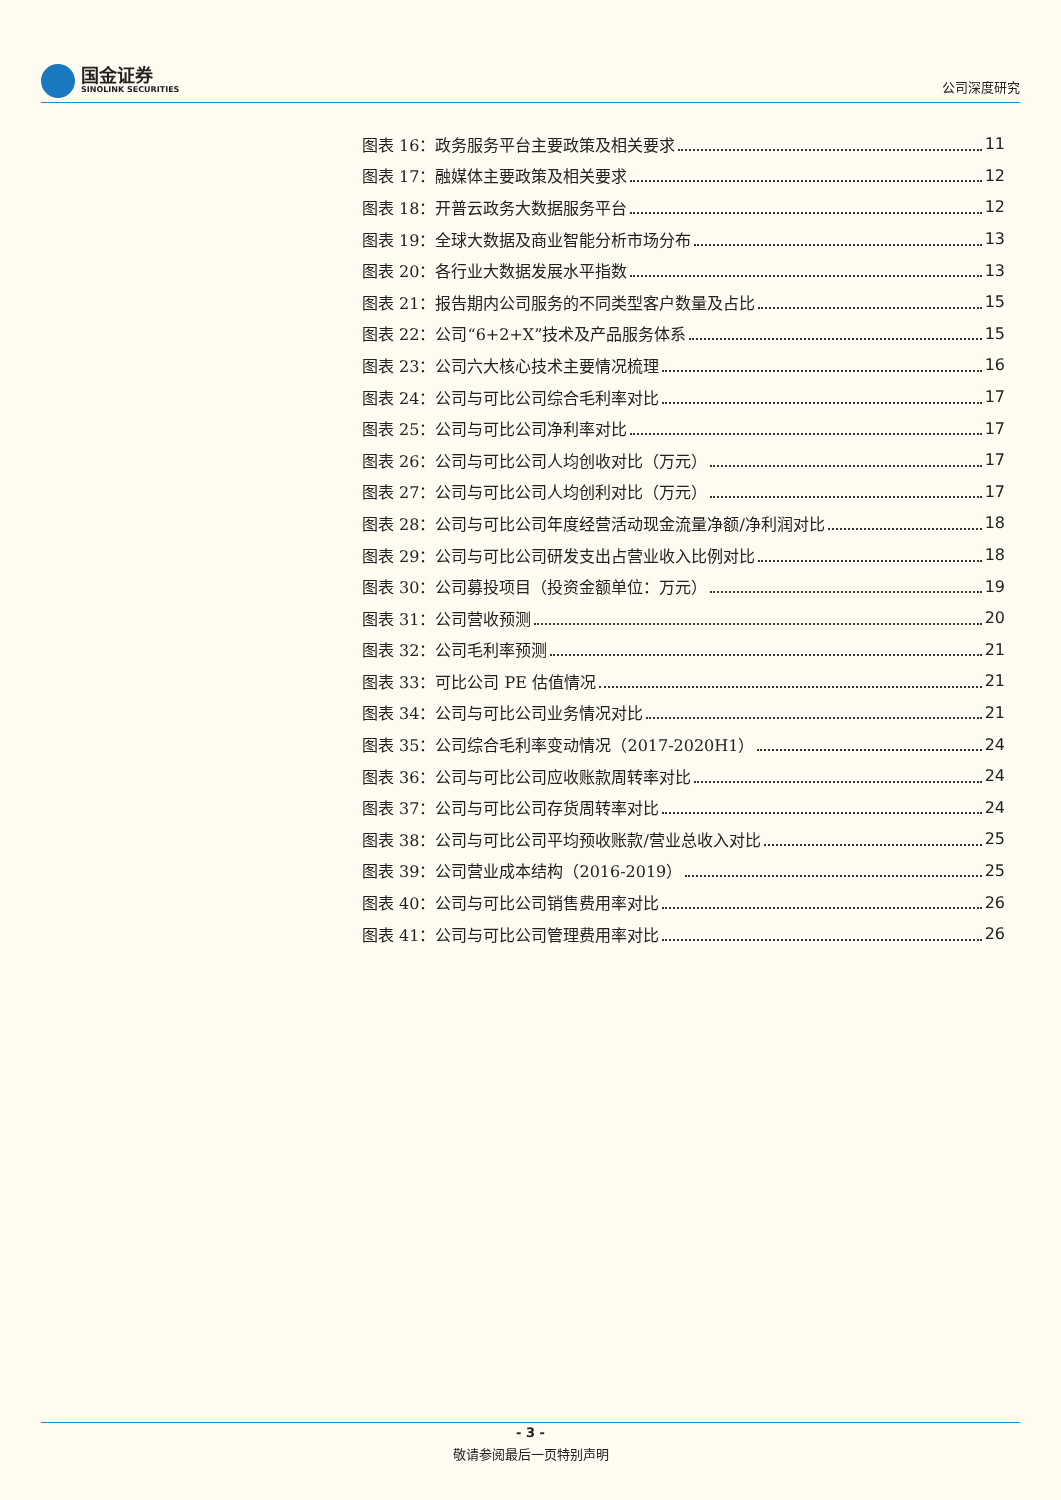国金证券
SINOLINK SECURITIES
公司深度研究
图表 16：政务服务平台主要政策及相关要求 11
图表 17：融媒体主要政策及相关要求 12
图表 18：开普云政务大数据服务平台 12
图表 19：全球大数据及商业智能分析市场分布 13
图表 20：各行业大数据发展水平指数 13
图表 21：报告期内公司服务的不同类型客户数量及占比 15
图表 22：公司“6+2+X”技术及产品服务体系 15
图表 23：公司六大核心技术主要情况梳理 16
图表 24：公司与可比公司综合毛利率对比 17
图表 25：公司与可比公司净利率对比 17
图表 26：公司与可比公司人均创收对比（万元） 17
图表 27：公司与可比公司人均创利对比（万元） 17
图表 28：公司与可比公司年度经营活动现金流量净额/净利润对比 18
图表 29：公司与可比公司研发支出占营业收入比例对比 18
图表 30：公司募投项目（投资金额单位：万元） 19
图表 31：公司营收预测 20
图表 32：公司毛利率预测 21
图表 33：可比公司 PE 估值情况 21
图表 34：公司与可比公司业务情况对比 21
图表 35：公司综合毛利率变动情况（2017-2020H1） 24
图表 36：公司与可比公司应收账款周转率对比 24
图表 37：公司与可比公司存货周转率对比 24
图表 38：公司与可比公司平均预收账款/营业总收入对比 25
图表 39：公司营业成本结构（2016-2019） 25
图表 40：公司与可比公司销售费用率对比 26
图表 41：公司与可比公司管理费用率对比 26
- 3 -
敬请参阅最后一页特别声明